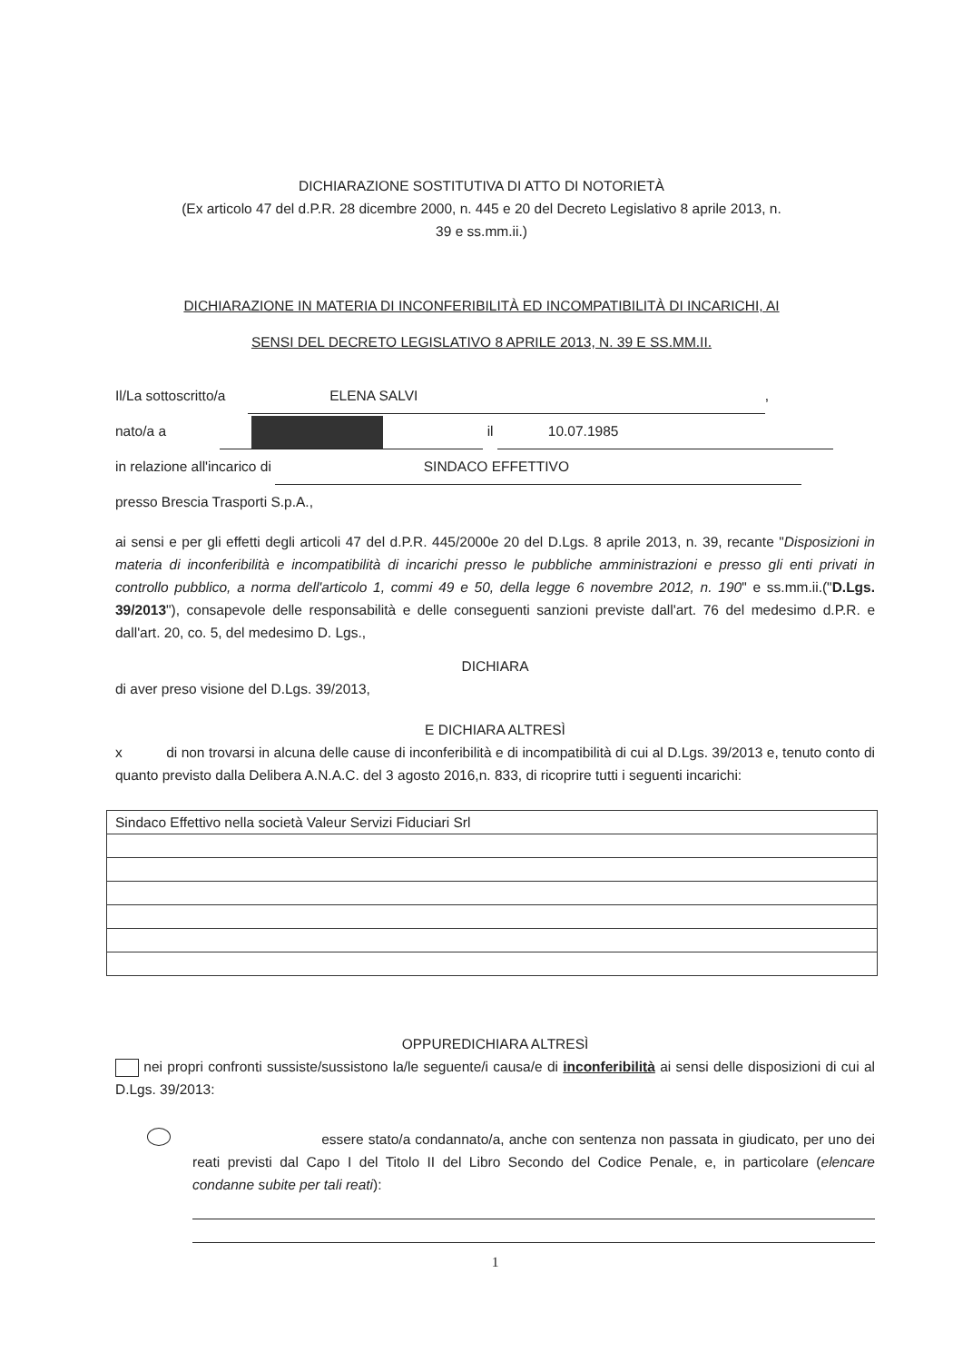DICHIARAZIONE SOSTITUTIVA DI ATTO DI NOTORIETÀ
(Ex articolo 47 del d.P.R. 28 dicembre 2000, n. 445 e 20 del Decreto Legislativo 8 aprile 2013, n.
39 e ss.mm.ii.)
DICHIARAZIONE IN MATERIA DI INCONFERIBILITÀ ED INCOMPATIBILITÀ DI INCARICHI, AI
SENSI DEL DECRETO LEGISLATIVO 8 APRILE 2013, N. 39 E SS.MM.II.
Il/La sottoscritto/a ELENA SALVI,
nato/a a il 10.07.1985
in relazione all'incarico di SINDACO EFFETTIVO
presso Brescia Trasporti S.p.A.,
ai sensi e per gli effetti degli articoli 47 del d.P.R. 445/2000e 20 del D.Lgs. 8 aprile 2013, n. 39, recante "Disposizioni in materia di inconferibilità e incompatibilità di incarichi presso le pubbliche amministrazioni e presso gli enti privati in controllo pubblico, a norma dell'articolo 1, commi 49 e 50, della legge 6 novembre 2012, n. 190" e ss.mm.ii.("D.Lgs. 39/2013"), consapevole delle responsabilità e delle conseguenti sanzioni previste dall'art. 76 del medesimo d.P.R. e dall'art. 20, co. 5, del medesimo D. Lgs.,
DICHIARA
di aver preso visione del D.Lgs. 39/2013,
E DICHIARA ALTRESÌ
x di non trovarsi in alcuna delle cause di inconferibilità e di incompatibilità di cui al D.Lgs. 39/2013 e, tenuto conto di quanto previsto dalla Delibera A.N.A.C. del 3 agosto 2016,n. 833, di ricoprire tutti i seguenti incarichi:
| Sindaco Effettivo nella società Valeur Servizi Fiduciari Srl |
OPPUREDICHIARA ALTRESÌ
nei propri confronti sussiste/sussistono la/le seguente/i causa/e di inconferibilità ai sensi delle disposizioni di cui al D.Lgs. 39/2013:
essere stato/a condannato/a, anche con sentenza non passata in giudicato, per uno dei reati previsti dal Capo I del Titolo II del Libro Secondo del Codice Penale, e, in particolare (elencare condanne subite per tali reati):
1